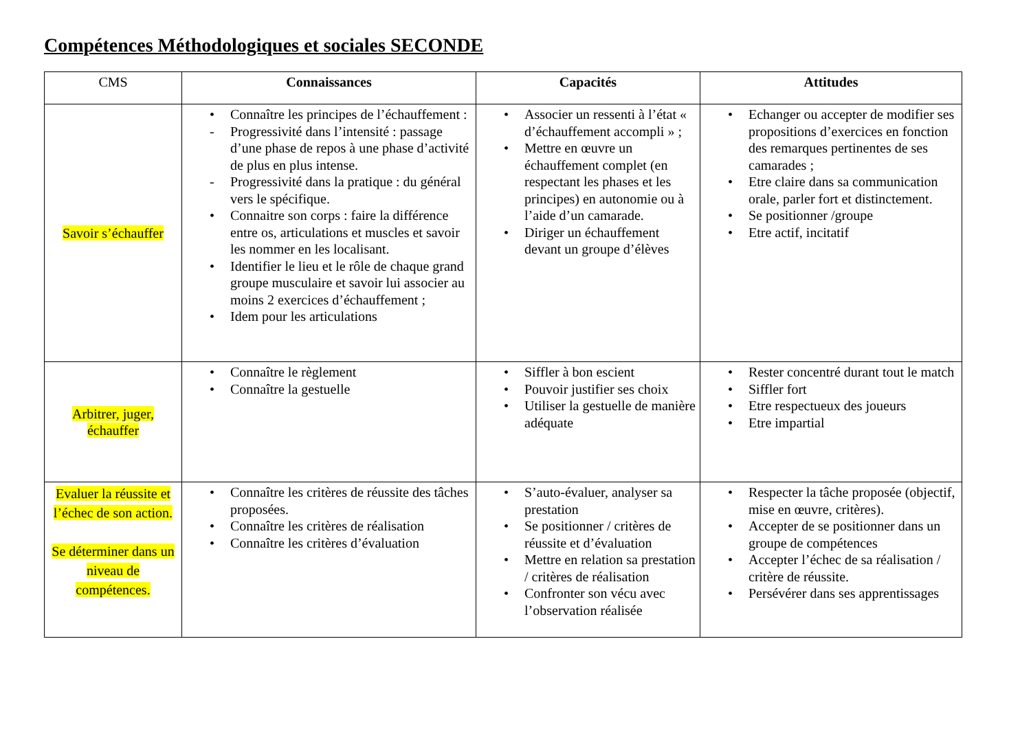Compétences Méthodologiques et sociales SECONDE
| CMS | Connaissances | Capacités | Attitudes |
| --- | --- | --- | --- |
| Savoir s’échauffer | • Connaître les principes de l’échauffement : - Progressivité dans l’intensité : passage d’une phase de repos à une phase d’activité de plus en plus intense. - Progressivité dans la pratique : du général vers le spécifique. • Connaitre son corps : faire la différence entre os, articulations et muscles et savoir les nommer en les localisant. • Identifier le lieu et le rôle de chaque grand groupe musculaire et savoir lui associer au moins 2 exercices d’échauffement ; • Idem pour les articulations | • Associer un ressenti à l’état « d’échauffement accompli » ; • Mettre en œuvre un échauffement complet (en respectant les phases et les principes) en autonomie ou à l’aide d’un camarade. • Diriger un échauffement devant un groupe d’élèves | • Echanger ou accepter de modifier ses propositions d’exercices en fonction des remarques pertinentes de ses camarades ; • Etre claire dans sa communication orale, parler fort et distinctement. • Se positionner /groupe • Etre actif, incitatif |
| Arbitrer, juger, échauffer | • Connaître le règlement • Connaître la gestuelle | • Siffler à bon escient • Pouvoir justifier ses choix • Utiliser la gestuelle de manière adéquate | • Rester concentré durant tout le match • Siffler fort • Etre respectueux des joueurs • Etre impartial |
| Evaluer la réussite et l’échec de son action. Se déterminer dans un niveau de compétences. | • Connaître les critères de réussite des tâches proposées. • Connaître les critères de réalisation • Connaître les critères d’évaluation | • S’auto-évaluer, analyser sa prestation • Se positionner / critères de réussite et d’évaluation • Mettre en relation sa prestation / critères de réalisation • Confronter son vécu avec l’observation réalisée | • Respecter la tâche proposée (objectif, mise en œuvre, critères). • Accepter de se positionner dans un groupe de compétences • Accepter l’échec de sa réalisation / critère de réussite. • Persévérer dans ses apprentissages |